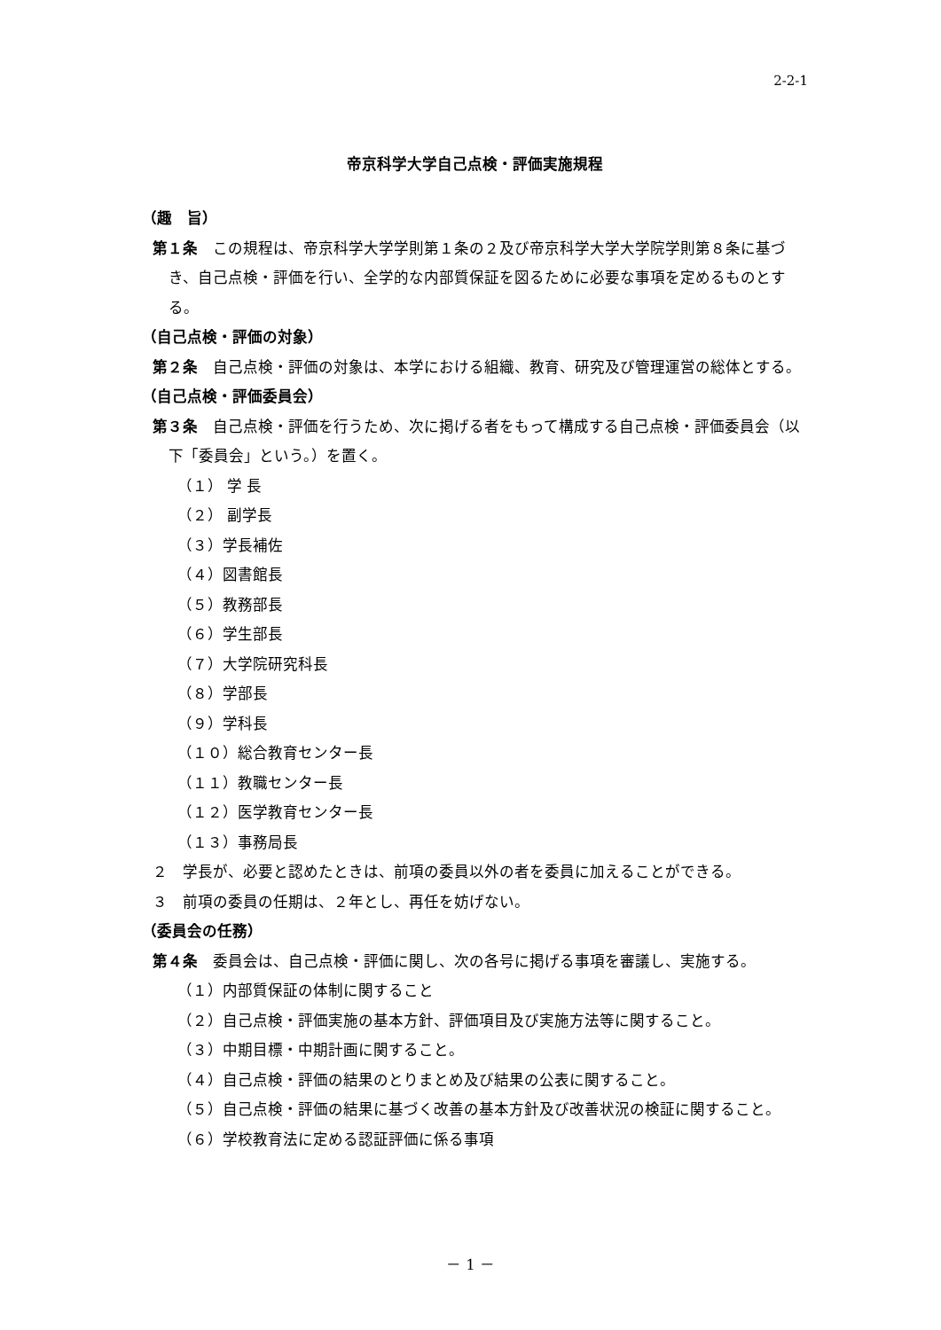2-2-1
帝京科学大学自己点検・評価実施規程
（趣　旨）
第１条　この規程は、帝京科学大学学則第１条の２及び帝京科学大学大学院学則第８条に基づき、自己点検・評価を行い、全学的な内部質保証を図るために必要な事項を定めるものとする。
（自己点検・評価の対象）
第２条　自己点検・評価の対象は、本学における組織、教育、研究及び管理運営の総体とする。
（自己点検・評価委員会）
第３条　自己点検・評価を行うため、次に掲げる者をもって構成する自己点検・評価委員会（以下「委員会」という。）を置く。
（１） 学 長
（２） 副学長
（３）学長補佐
（４）図書館長
（５）教務部長
（６）学生部長
（７）大学院研究科長
（８）学部長
（９）学科長
（１０）総合教育センター長
（１１）教職センター長
（１２）医学教育センター長
（１３）事務局長
２　学長が、必要と認めたときは、前項の委員以外の者を委員に加えることができる。
３　前項の委員の任期は、２年とし、再任を妨げない。
（委員会の任務）
第４条　委員会は、自己点検・評価に関し、次の各号に掲げる事項を審議し、実施する。
（１）内部質保証の体制に関すること
（２）自己点検・評価実施の基本方針、評価項目及び実施方法等に関すること。
（３）中期目標・中期計画に関すること。
（４）自己点検・評価の結果のとりまとめ及び結果の公表に関すること。
（５）自己点検・評価の結果に基づく改善の基本方針及び改善状況の検証に関すること。
（６）学校教育法に定める認証評価に係る事項
－ 1 －